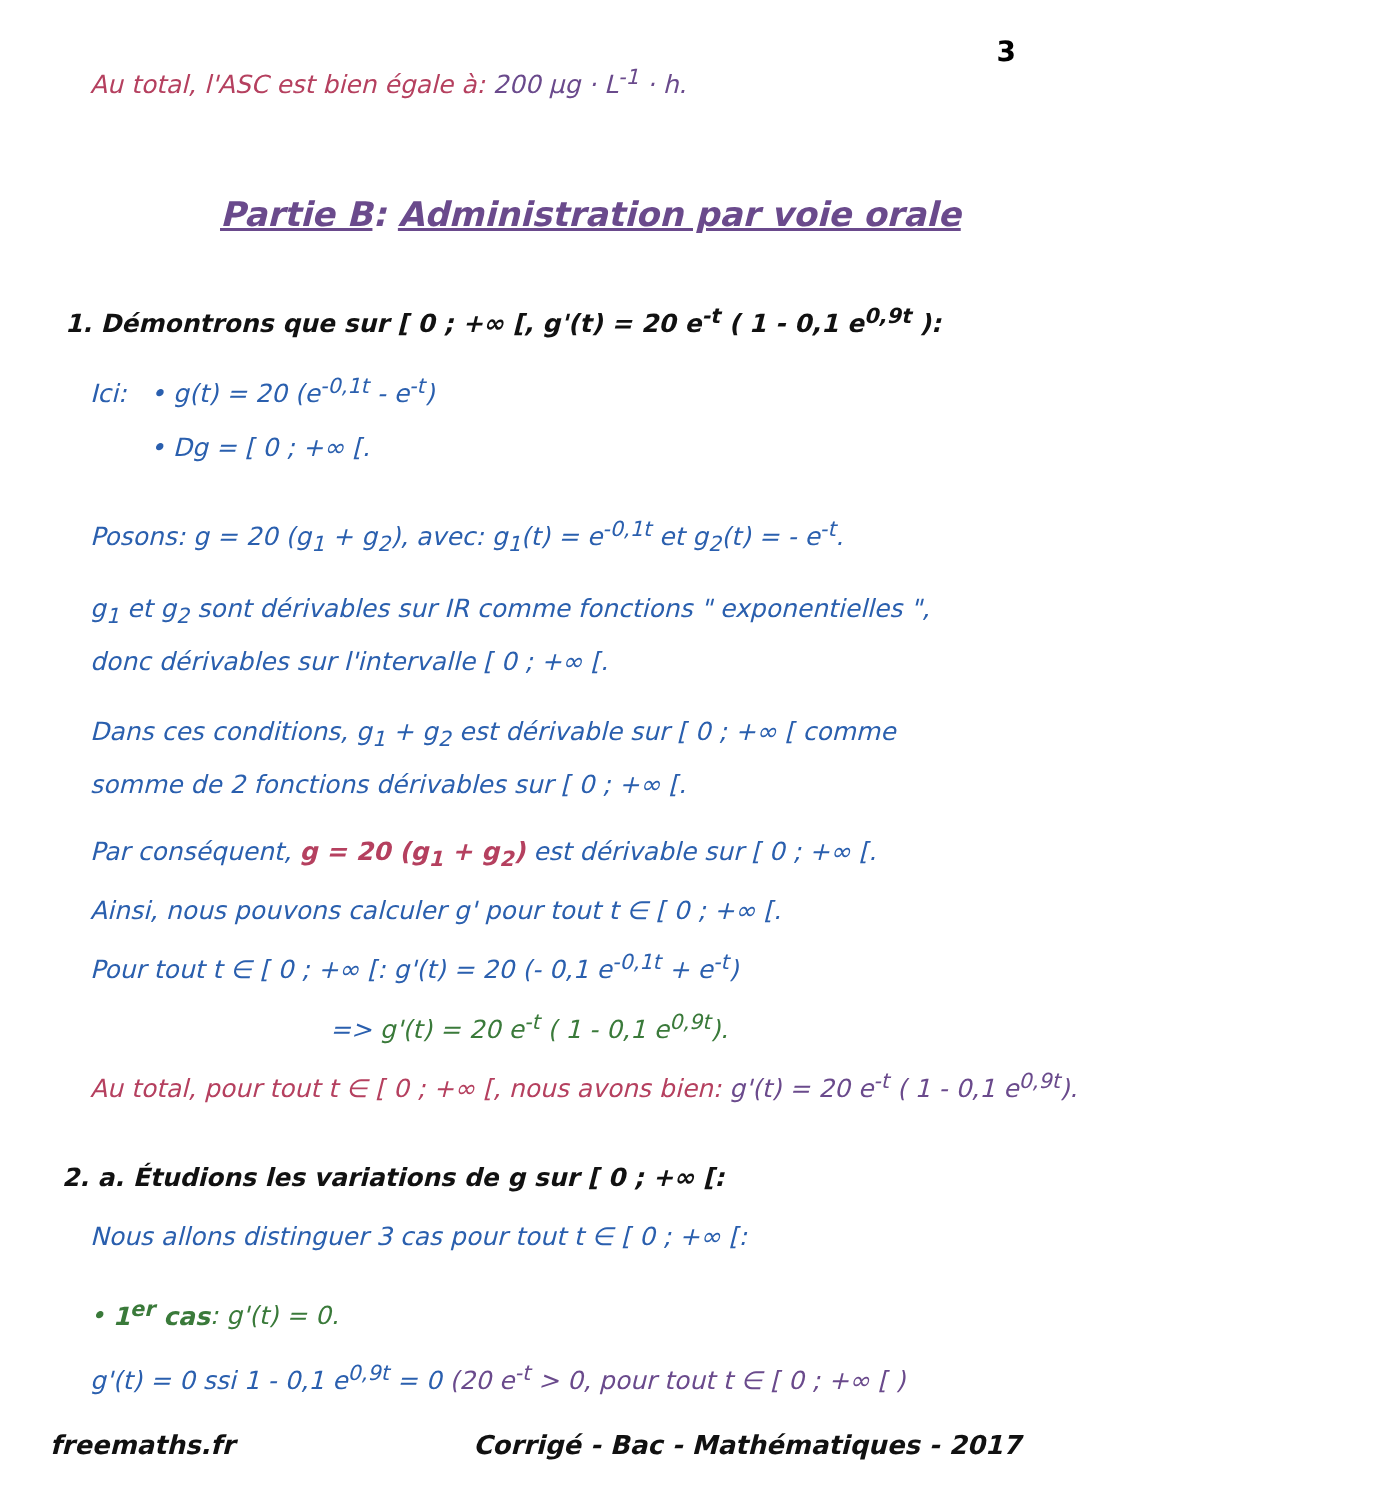3
Au total, l'ASC est bien égale à: 200 µg · L<sup>-1</sup> · h.
Partie B: Administration par voie orale
1. Démontrons que sur [ 0 ; +∞ [, g'(t) = 20 e<sup>-t</sup> ( 1 - 0,1 e<sup>0,9t</sup> ):
Ici: • g(t) = 20 (e<sup>-0,1t</sup> - e<sup>-t</sup>)
• Dg = [ 0 ; +∞ [.
Posons: g = 20 (g<sub>1</sub> + g<sub>2</sub>), avec: g<sub>1</sub>(t) = e<sup>-0,1t</sup> et g<sub>2</sub>(t) = - e<sup>-t</sup>.
g<sub>1</sub> et g<sub>2</sub> sont dérivables sur IR comme fonctions " exponentielles ", donc dérivables sur l'intervalle [ 0 ; +∞ [.
Dans ces conditions, g<sub>1</sub> + g<sub>2</sub> est dérivable sur [ 0 ; +∞ [ comme somme de 2 fonctions dérivables sur [ 0 ; +∞ [.
Par conséquent, g = 20 (g<sub>1</sub> + g<sub>2</sub>) est dérivable sur [ 0 ; +∞ [.
Ainsi, nous pouvons calculer g' pour tout t ∈ [ 0 ; +∞ [.
Pour tout t ∈ [ 0 ; +∞ [: g'(t) = 20 (- 0,1 e<sup>-0,1t</sup> + e<sup>-t</sup>)
=> g'(t) = 20 e<sup>-t</sup> ( 1 - 0,1 e<sup>0,9t</sup>).
Au total, pour tout t ∈ [ 0 ; +∞ [, nous avons bien: g'(t) = 20 e<sup>-t</sup> ( 1 - 0,1 e<sup>0,9t</sup>).
2. a. Étudions les variations de g sur [ 0 ; +∞ [:
Nous allons distinguer 3 cas pour tout t ∈ [ 0 ; +∞ [:
• 1<sup>er</sup> cas: g'(t) = 0.
g'(t) = 0 ssi 1 - 0,1 e<sup>0,9t</sup> = 0 (20 e<sup>-t</sup> > 0, pour tout t ∈ [ 0 ; +∞ [ )
freemaths.fr Corrigé - Bac - Mathématiques - 2017